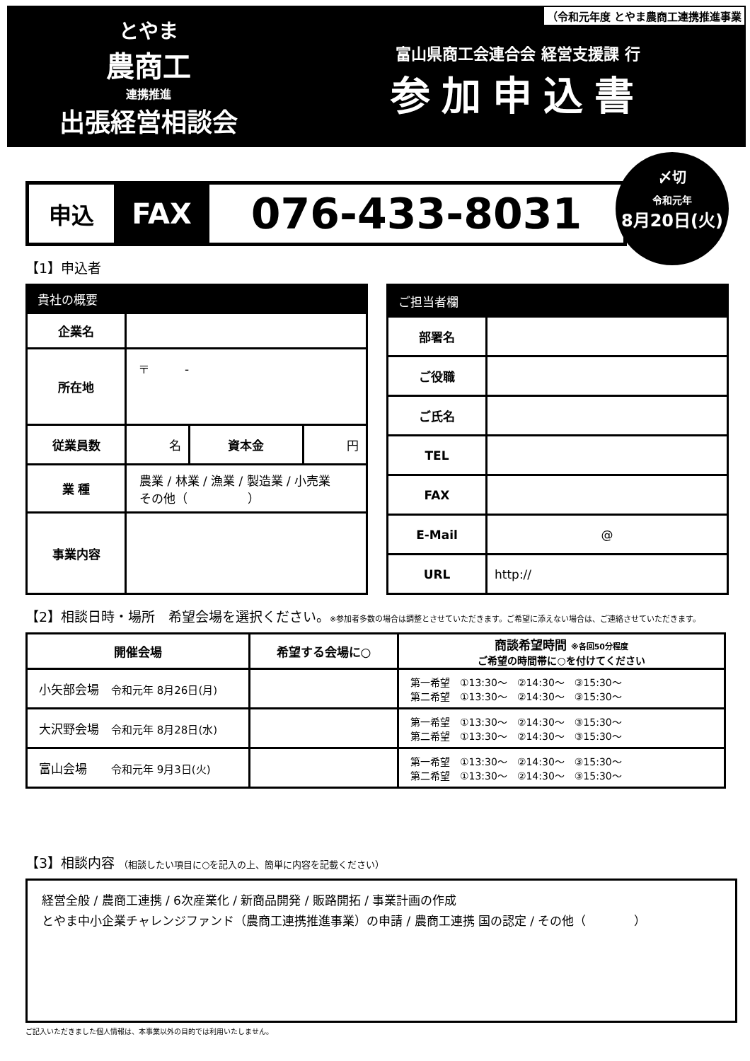とやま
農商工
連携推進
出張経営相談会
富山県商工会連合会 経営支援課 行
参加申込書
（令和元年度 とやま農商工連携推進事業
申込
FAX
076-433-8031
〆切
令和元年
8月20日(火)
【1】申込者
| 貴社の概要 | | | |
| --- | --- | --- | --- |
| 企業名 | | | |
| 所在地 | 〒 - | | |
| 従業員数 | 名 | 資本金 | 円 |
| 業 種 | 農業 / 林業 / 漁業 / 製造業 / 小売業 その他（ ） | | |
| 事業内容 | | | |
| ご担当者欄 | |
| --- | --- |
| 部署名 | |
| ご役職 | |
| ご氏名 | |
| TEL | |
| FAX | |
| E-Mail | @ |
| URL | http:// |
【2】相談日時・場所　希望会場を選択ください。※参加者多数の場合は調整とさせていただきます。ご希望に添えない場合は、ご連絡させていただきます。
| 開催会場 | 希望する会場に○ | 商談希望時間 ※各回50分程度 ご希望の時間帯に○を付けてください |
| --- | --- | --- |
| 小矢部会場 令和元年 8月26日(月) | | 第一希望 ①13:30～ ②14:30～ ③15:30～ 第二希望 ①13:30～ ②14:30～ ③15:30～ |
| 大沢野会場 令和元年 8月28日(水) | | 第一希望 ①13:30～ ②14:30～ ③15:30～ 第二希望 ①13:30～ ②14:30～ ③15:30～ |
| 富山会場 令和元年 9月3日(火) | | 第一希望 ①13:30～ ②14:30～ ③15:30～ 第二希望 ①13:30～ ②14:30～ ③15:30～ |
【3】相談内容 （相談したい項目に○を記入の上、簡単に内容を記載ください）
経営全般 / 農商工連携 / 6次産業化 / 新商品開発 / 販路開拓 / 事業計画の作成
とやま中小企業チャレンジファンド（農商工連携推進事業）の申請 / 農商工連携 国の認定 / その他（　　　　）
ご記入いただきました個人情報は、本事業以外の目的では利用いたしません。